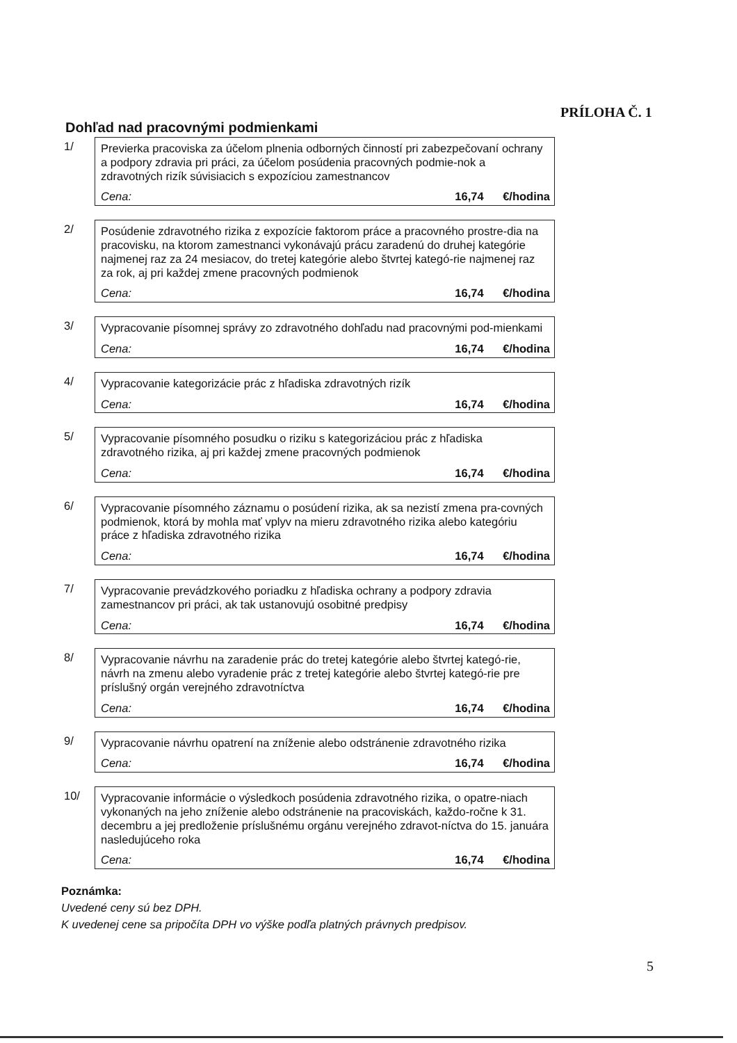PRÍLOHA Č. 1
Dohľad nad pracovnými podmienkami
1/
Previerka pracoviska za účelom plnenia odborných činností pri zabezpečovaní ochrany a podpory zdravia pri práci, za účelom posúdenia pracovných podmie-nok a zdravotných rizík súvisiacich s expozíciou zamestnancov
Cena: 16,74 €/hodina
2/
Posúdenie zdravotného rizika z expozície faktorom práce a pracovného prostre-dia na pracovisku, na ktorom zamestnanci vykonávajú prácu zaradenú do druhej kategórie najmenej raz za 24 mesiacov, do tretej kategórie alebo štvrtej kategó-rie najmenej raz za rok, aj pri každej zmene pracovných podmienok
Cena: 16,74 €/hodina
3/
Vypracovanie písomnej správy zo zdravotného dohľadu nad pracovnými pod-mienkami
Cena: 16,74 €/hodina
4/
Vypracovanie kategorizácie prác z hľadiska zdravotných rizík
Cena: 16,74 €/hodina
5/
Vypracovanie písomného posudku o riziku s kategorizáciou prác z hľadiska zdravotného rizika, aj pri každej zmene pracovných podmienok
Cena: 16,74 €/hodina
6/
Vypracovanie písomného záznamu o posúdení rizika, ak sa nezistí zmena pra-covných podmienok, ktorá by mohla mať vplyv na mieru zdravotného rizika alebo kategóriu práce z hľadiska zdravotného rizika
Cena: 16,74 €/hodina
7/
Vypracovanie prevádzkového poriadku z hľadiska ochrany a podpory zdravia zamestnancov pri práci, ak tak ustanovujú osobitné predpisy
Cena: 16,74 €/hodina
8/
Vypracovanie návrhu na zaradenie prác do tretej kategórie alebo štvrtej kategó-rie, návrh na zmenu alebo vyradenie prác z tretej kategórie alebo štvrtej kategó-rie pre príslušný orgán verejného zdravotníctva
Cena: 16,74 €/hodina
9/
Vypracovanie návrhu opatrení na zníženie alebo odstránenie zdravotného rizika
Cena: 16,74 €/hodina
10/
Vypracovanie informácie o výsledkoch posúdenia zdravotného rizika, o opatre-niach vykonaných na jeho zníženie alebo odstránenie na pracoviskách, každo-ročne k 31. decembru a jej predloženie príslušnému orgánu verejného zdravot-níctva do 15. januára nasledujúceho roka
Cena: 16,74 €/hodina
Poznámka:
Uvedené ceny sú bez DPH.
K uvedenej cene sa pripočíta DPH vo výške podľa platných právnych predpisov.
5